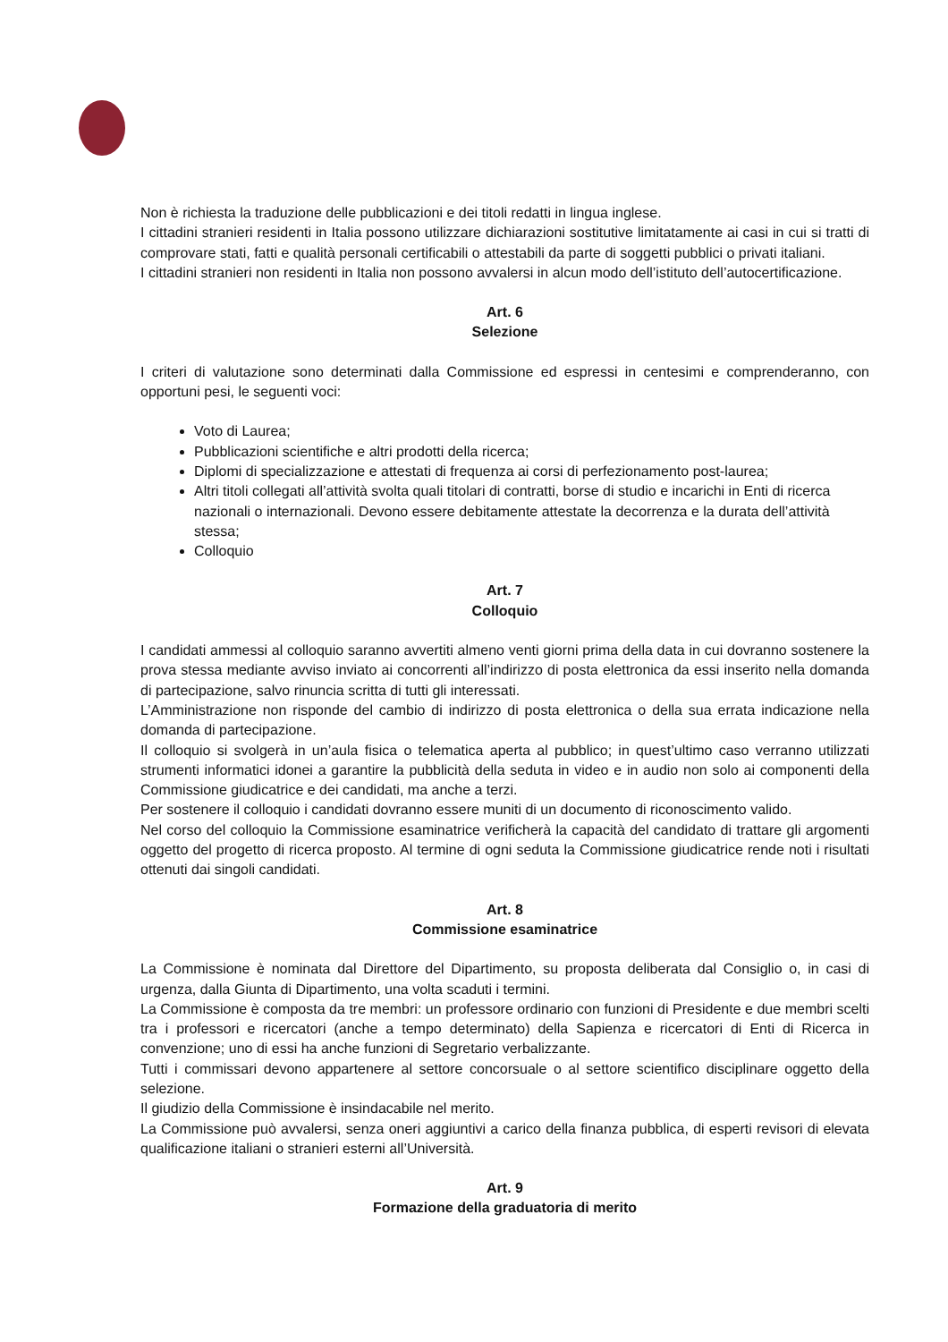Non è richiesta la traduzione delle pubblicazioni e dei titoli redatti in lingua inglese.
I cittadini stranieri residenti in Italia possono utilizzare dichiarazioni sostitutive limitatamente ai casi in cui si tratti di comprovare stati, fatti e qualità personali certificabili o attestabili da parte di soggetti pubblici o privati italiani.
I cittadini stranieri non residenti in Italia non possono avvalersi in alcun modo dell’istituto dell’autocertificazione.
Art. 6
Selezione
I criteri di valutazione sono determinati dalla Commissione ed espressi in centesimi e comprenderanno, con opportuni pesi, le seguenti voci:
Voto di Laurea;
Pubblicazioni scientifiche e altri prodotti della ricerca;
Diplomi di specializzazione e attestati di frequenza ai corsi di perfezionamento post-laurea;
Altri titoli collegati all’attività svolta quali titolari di contratti, borse di studio e incarichi in Enti di ricerca nazionali o internazionali. Devono essere debitamente attestate la decorrenza e la durata dell’attività stessa;
Colloquio
Art. 7
Colloquio
I candidati ammessi al colloquio saranno avvertiti almeno venti giorni prima della data in cui dovranno sostenere la prova stessa mediante avviso inviato ai concorrenti all’indirizzo di posta elettronica da essi inserito nella domanda di partecipazione, salvo rinuncia scritta di tutti gli interessati.
L’Amministrazione non risponde del cambio di indirizzo di posta elettronica o della sua errata indicazione nella domanda di partecipazione.
Il colloquio si svolgerà in un’aula fisica o telematica aperta al pubblico; in quest’ultimo caso verranno utilizzati strumenti informatici idonei a garantire la pubblicità della seduta in video e in audio non solo ai componenti della Commissione giudicatrice e dei candidati, ma anche a terzi.
Per sostenere il colloquio i candidati dovranno essere muniti di un documento di riconoscimento valido.
Nel corso del colloquio la Commissione esaminatrice verificherà la capacità del candidato di trattare gli argomenti oggetto del progetto di ricerca proposto. Al termine di ogni seduta la Commissione giudicatrice rende noti i risultati ottenuti dai singoli candidati.
Art. 8
Commissione esaminatrice
La Commissione è nominata dal Direttore del Dipartimento, su proposta deliberata dal Consiglio o, in casi di urgenza, dalla Giunta di Dipartimento, una volta scaduti i termini.
La Commissione è composta da tre membri: un professore ordinario con funzioni di Presidente e due membri scelti tra i professori e ricercatori (anche a tempo determinato) della Sapienza e ricercatori di Enti di Ricerca in convenzione; uno di essi ha anche funzioni di Segretario verbalizzante.
Tutti i commissari devono appartenere al settore concorsuale o al settore scientifico disciplinare oggetto della selezione.
Il giudizio della Commissione è insindacabile nel merito.
La Commissione può avvalersi, senza oneri aggiuntivi a carico della finanza pubblica, di esperti revisori di elevata qualificazione italiani o stranieri esterni all’Università.
Art. 9
Formazione della graduatoria di merito